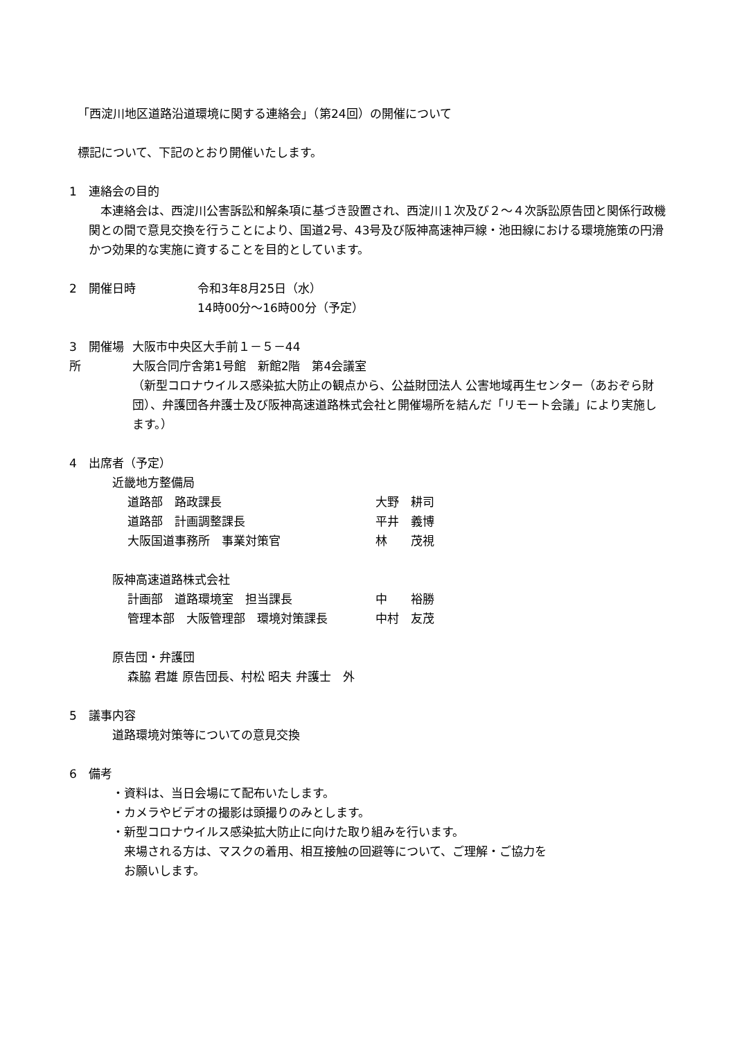「西淀川地区道路沿道環境に関する連絡会」（第24回）の開催について
標記について、下記のとおり開催いたします。
1　連絡会の目的
　本連絡会は、西淀川公害訴訟和解条項に基づき設置され、西淀川１次及び２～４次訴訟原告団と関係行政機関との間で意見交換を行うことにより、国道2号、43号及び阪神高速神戸線・池田線における環境施策の円滑かつ効果的な実施に資することを目的としています。
2　開催日時 令和3年8月25日（水）
14時00分～16時00分（予定）
3　開催場所 大阪市中央区大手前１－５－44
大阪合同庁舎第1号館　新館2階　第4会議室
（新型コロナウイルス感染拡大防止の観点から、公益財団法人 公害地域再生センター（あおぞら財団）、弁護団各弁護士及び阪神高速道路株式会社と開催場所を結んだ「リモート会議」により実施します。）
4　出席者（予定）
近畿地方整備局
道路部　路政課長 大野　耕司
道路部　計画調整課長 平井　義博
大阪国道事務所　事業対策官 林　　茂視
阪神高速道路株式会社
計画部　道路環境室　担当課長 中　　裕勝
管理本部　大阪管理部　環境対策課長 中村　友茂
原告団・弁護団
森脇 君雄 原告団長、村松 昭夫 弁護士　外
5　議事内容
道路環境対策等についての意見交換
6　備考
・資料は、当日会場にて配布いたします。
・カメラやビデオの撮影は頭撮りのみとします。
・新型コロナウイルス感染拡大防止に向けた取り組みを行います。
　来場される方は、マスクの着用、相互接触の回避等について、ご理解・ご協力を
　お願いします。